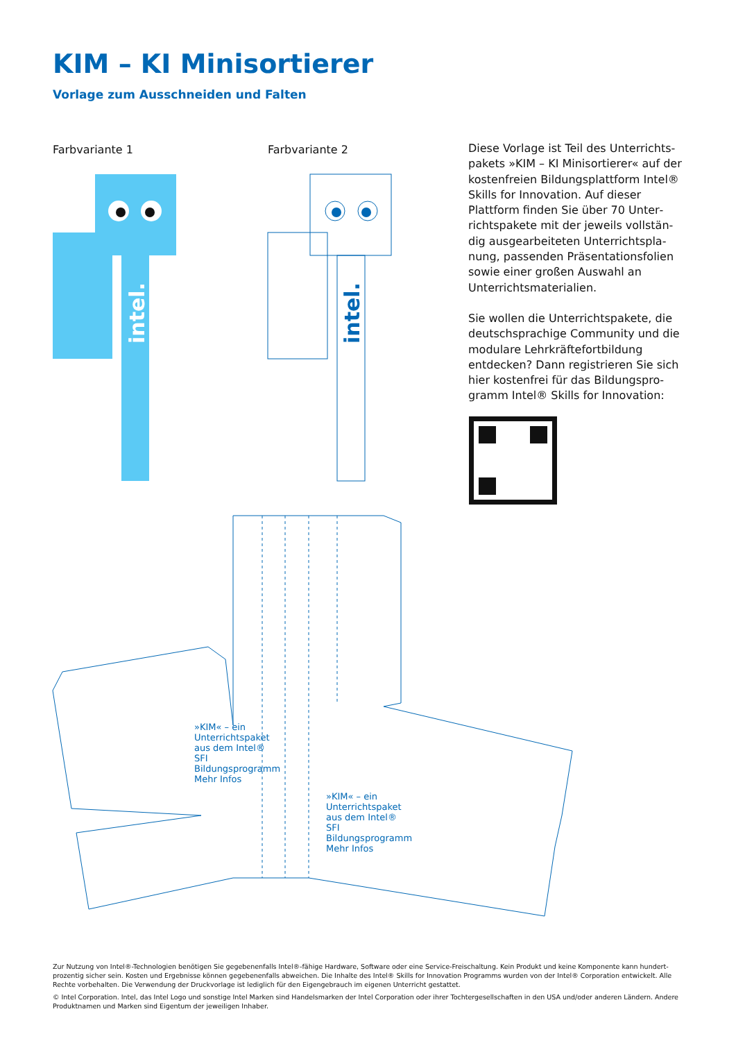KIM – KI Minisortierer
Vorlage zum Ausschneiden und Falten
Farbvariante 1 Farbvariante 2
intel.
intel.
Diese Vorlage ist Teil des Unterrichts­pakets »KIM – KI Minisortierer« auf der kostenfreien Bildungsplattform Intel® Skills for Innovation. Auf dieser Plattform finden Sie über 70 Unter­richtspakete mit der jeweils vollstän­dig ausgearbeiteten Unterrichtspla­nung, passenden Präsentationsfolien sowie einer großen Auswahl an Unterrichtsmaterialien.
Sie wollen die Unterrichtspakete, die deutschsprachige Community und die modulare Lehrkräftefortbildung entdecken? Dann registrieren Sie sich hier kostenfrei für das Bildungspro­gramm Intel® Skills for Innovation:
»KIM« – ein Unterrichtspaket aus dem Intel® SFI Bildungsprogramm Mehr Infos
»KIM« – ein Unterrichtspaket aus dem Intel® SFI Bildungsprogramm Mehr Infos
Zur Nutzung von Intel®-Technologien benötigen Sie gegebenenfalls Intel®-fähige Hardware, Software oder eine Service-Freischaltung. Kein Produkt und keine Komponente kann hundert­prozentig sicher sein. Kosten und Ergebnisse können gegebenenfalls abweichen. Die Inhalte des Intel® Skills for Innovation Programms wurden von der Intel® Corporation entwickelt. Alle Rechte vorbehalten. Die Verwendung der Druckvorlage ist lediglich für den Eigengebrauch im eigenen Unterricht gestattet.
© Intel Corporation. Intel, das Intel Logo und sonstige Intel Marken sind Handelsmarken der Intel Corporation oder ihrer Tochtergesellschaften in den USA und/oder anderen Ländern. Andere Produktnamen und Marken sind Eigentum der jeweiligen Inhaber.